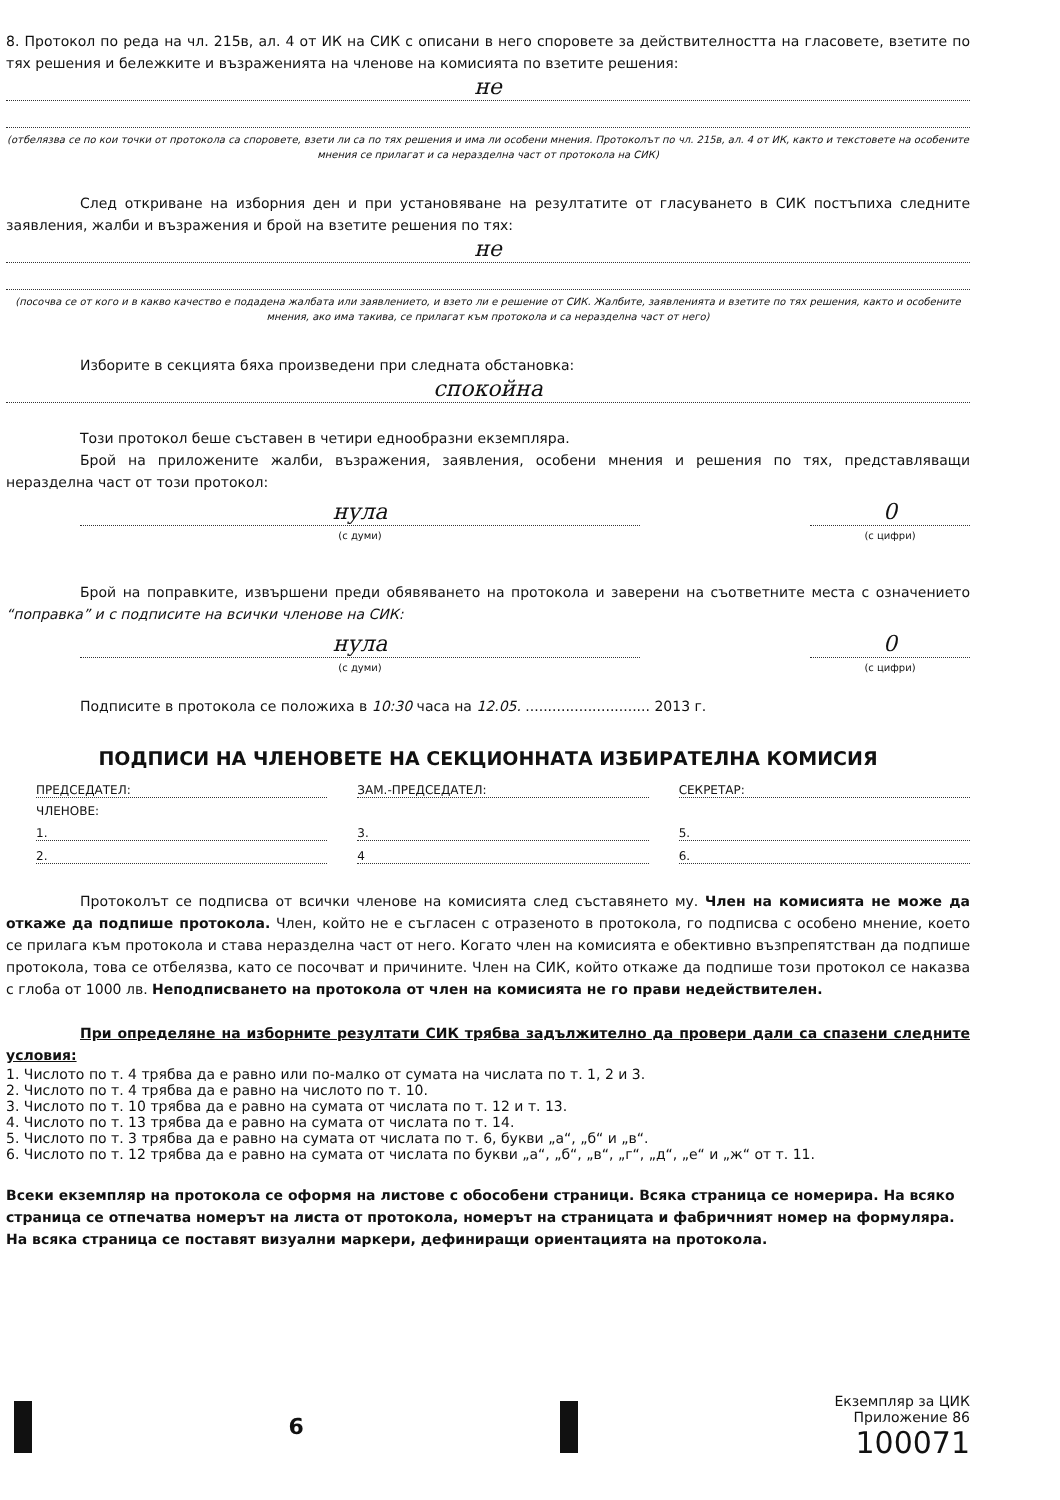8. Протокол по реда на чл. 215в, ал. 4 от ИК на СИК с описани в него споровете за действителността на гласовете, взетите по тях решения и бележките и възраженията на членове на комисията по взетите решения:
не
(отбелязва се по кои точки от протокола са споровете, взети ли са по тях решения и има ли особени мнения. Протоколът по чл. 215в, ал. 4 от ИК, както и текстовете на особените мнения се прилагат и са неразделна част от протокола на СИК)
След откриване на изборния ден и при установяване на резултатите от гласуването в СИК постъпиха следните заявления, жалби и възражения и брой на взетите решения по тях:
не
(посочва се от кого и в какво качество е подадена жалбата или заявлението, и взето ли е решение от СИК. Жалбите, заявленията и взетите по тях решения, както и особените мнения, ако има такива, се прилагат към протокола и са неразделна част от него)
Изборите в секцията бяха произведени при следната обстановка:
спокойна
Този протокол беше съставен в четири еднообразни екземпляра.
Брой на приложените жалби, възражения, заявления, особени мнения и решения по тях, представляващи неразделна част от този протокол:
нула
(с думи)
0
(с цифри)
Брой на поправките, извършени преди обявяването на протокола и заверени на съответните места с означението “поправка” и с подписите на всички членове на СИК:
нула
(с думи)
0
(с цифри)
Подписите в протокола се положиха в 10:30 часа на 12.05. ............................ 2013 г.
ПОДПИСИ НА ЧЛЕНОВЕТЕ НА СЕКЦИОННАТА ИЗБИРАТЕЛНА КОМИСИЯ
ПРЕДСЕДАТЕЛ: ЗАМ.-ПРЕДСЕДАТЕЛ: СЕКРЕТАР:
ЧЛЕНОВЕ:
1. 3. 5.
2. 4 6.
Протоколът се подписва от всички членове на комисията след съставянето му. Член на комисията не може да откаже да подпише протокола. Член, който не е съгласен с отразеното в протокола, го подписва с особено мнение, което се прилага към протокола и става неразделна част от него. Когато член на комисията е обективно възпрепятстван да подпише протокола, това се отбелязва, като се посочват и причините. Член на СИК, който откаже да подпише този протокол се наказва с глоба от 1000 лв. Неподписването на протокола от член на комисията не го прави недействителен.
При определяне на изборните резултати СИК трябва задължително да провери дали са спазени следните условия:
1. Числото по т. 4 трябва да е равно или по-малко от сумата на числата по т. 1, 2 и 3.
2. Числото по т. 4 трябва да е равно на числото по т. 10.
3. Числото по т. 10 трябва да е равно на сумата от числата по т. 12 и т. 13.
4. Числото по т. 13 трябва да е равно на сумата от числата по т. 14.
5. Числото по т. 3 трябва да е равно на сумата от числата по т. 6, букви „а“, „б“ и „в“.
6. Числото по т. 12 трябва да е равно на сумата от числата по букви „а“, „б“, „в“, „г“, „д“, „е“ и „ж“ от т. 11.
Всеки екземпляр на протокола се оформя на листове с обособени страници. Всяка страница се номерира. На всяко страница се отпечатва номерът на листа от протокола, номерът на страницата и фабричният номер на формуляра. На всяка страница се поставят визуални маркери, дефиниращи ориентацията на протокола.
6
Екземпляр за ЦИК
Приложение 86
100071